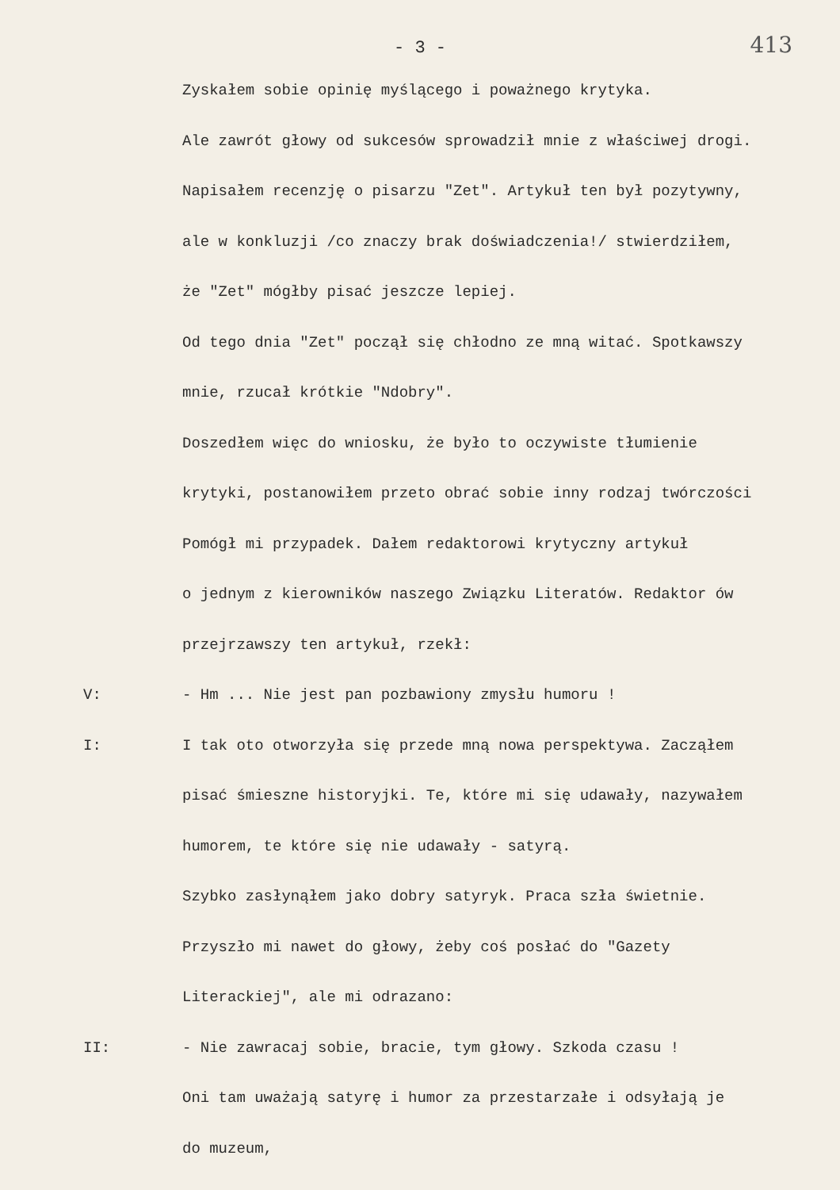- 3 -
413
Zyskałem sobie opinię myślącego i poważnego krytyka.
Ale zawrót głowy od sukcesów sprowadził mnie z właściwej drogi.
Napisałem recenzję o pisarzu "Zet". Artykuł ten był pozytywny,
ale w konkluzji /co znaczy brak doświadczenia!/ stwierdziłem,
że "Zet" mógłby pisać jeszcze lepiej.
Od tego dnia "Zet" począł się chłodno ze mną witać. Spotkawszy
mnie, rzucał krótkie "Ndobry".
Doszedłem więc do wniosku, że było to oczywiste tłumienie
krytyki, postanowiłem przeto obrać sobie inny rodzaj twórczości
Pomógł mi przypadek. Dałem redaktorowi krytyczny artykuł
o jednym z kierowników naszego Związku Literatów. Redaktor ów
przejrzawszy ten artykuł, rzekł:
V: - Hm ... Nie jest pan pozbawiony zmysłu humoru !
I: I tak oto otworzyła się przede mną nowa perspektywa. Zacząłem
pisać śmieszne historyjki. Te, które mi się udawały, nazywałem
humorem, te które się nie udawały - satyrą.
Szybko zasłynąłem jako dobry satyryk. Praca szła świetnie.
Przyszło mi nawet do głowy, żeby coś posłać do "Gazety
Literackiej", ale mi odrazano:
II: - Nie zawracaj sobie, bracie, tym głowy. Szkoda czasu !
Oni tam uważają satyrę i humor za przestarzałe i odsyłają je
do muzeum,